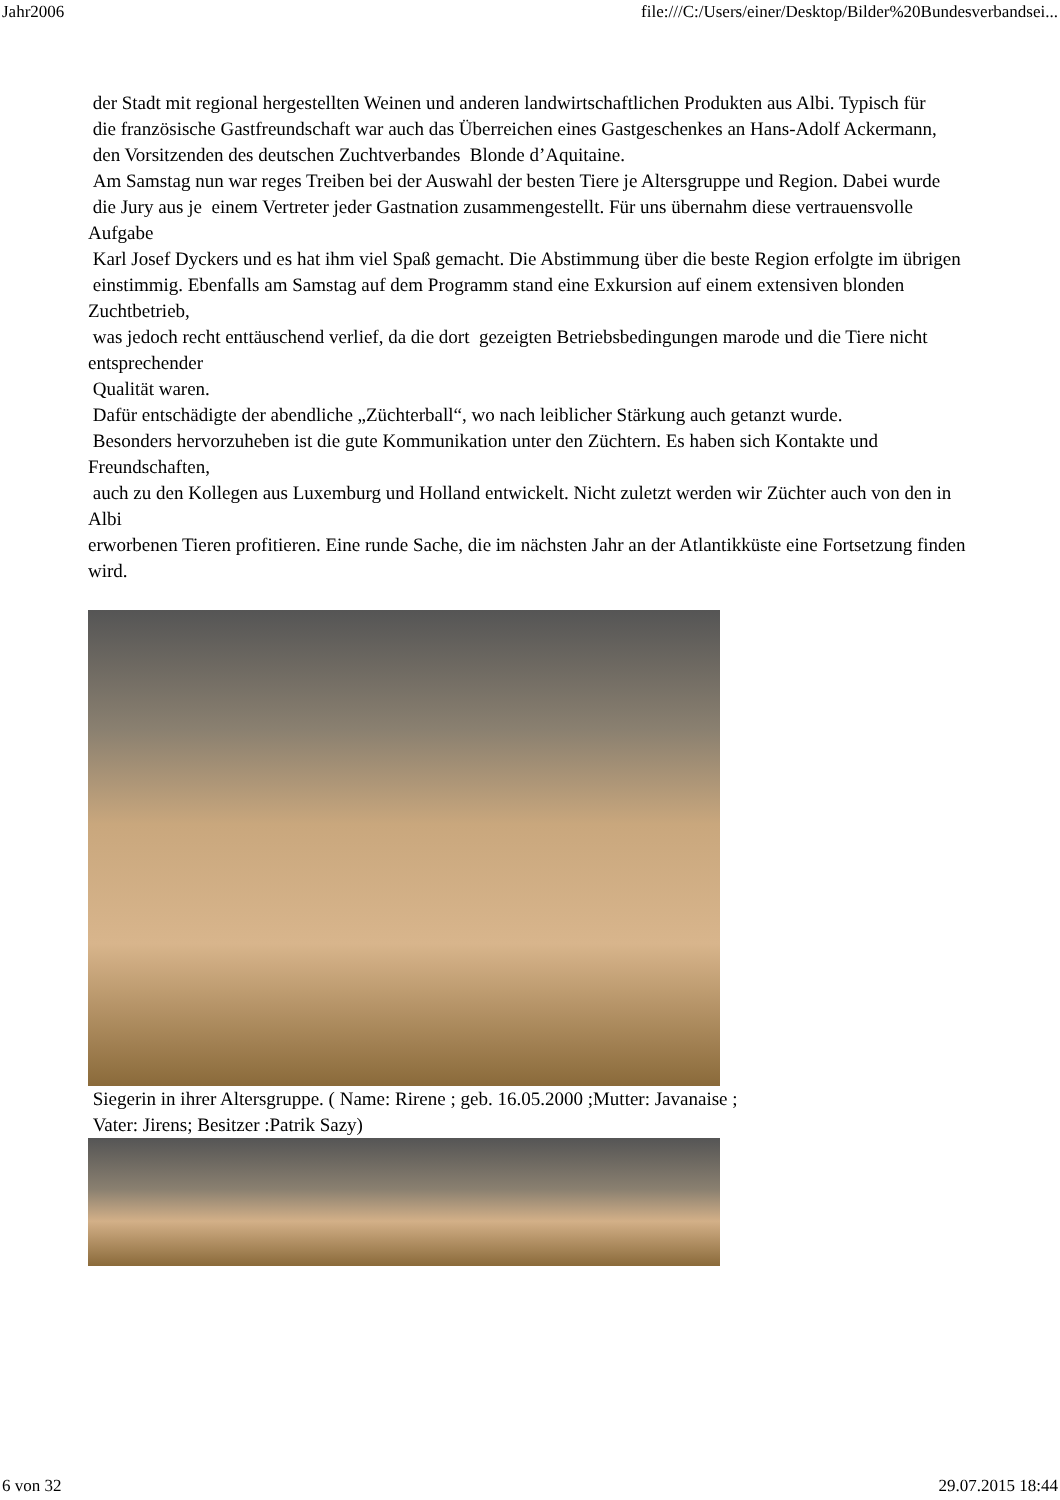Jahr2006 file:///C:/Users/einer/Desktop/Bilder%20Bundesverbandsei...
der Stadt mit regional hergestellten Weinen und anderen landwirtschaftlichen Produkten aus Albi. Typisch für
die französische Gastfreundschaft war auch das Überreichen eines Gastgeschenkes an Hans-Adolf Ackermann,
den Vorsitzenden des deutschen Zuchtverbandes Blonde d’Aquitaine.
Am Samstag nun war reges Treiben bei der Auswahl der besten Tiere je Altersgruppe und Region. Dabei wurde
die Jury aus je einem Vertreter jeder Gastnation zusammengestellt. Für uns übernahm diese vertrauensvolle Aufgabe
Karl Josef Dyckers und es hat ihm viel Spaß gemacht. Die Abstimmung über die beste Region erfolgte im übrigen
einstimmig. Ebenfalls am Samstag auf dem Programm stand eine Exkursion auf einem extensiven blonden Zuchtbetrieb,
was jedoch recht enttäuschend verlief, da die dort gezeigten Betriebsbedingungen marode und die Tiere nicht entsprechender
Qualität waren.
Dafür entschädigte der abendliche „Züchterball“, wo nach leiblicher Stärkung auch getanzt wurde.
Besonders hervorzuheben ist die gute Kommunikation unter den Züchtern. Es haben sich Kontakte und Freundschaften,
auch zu den Kollegen aus Luxemburg und Holland entwickelt. Nicht zuletzt werden wir Züchter auch von den in Albi
erworbenen Tieren profitieren. Eine runde Sache, die im nächsten Jahr an der Atlantikküste eine Fortsetzung finden wird.
Siegerin in ihrer Altersgruppe. ( Name: Rirene ; geb. 16.05.2000 ;Mutter: Javanaise ;
Vater: Jirens; Besitzer :Patrik Sazy)
6 von 32 29.07.2015 18:44